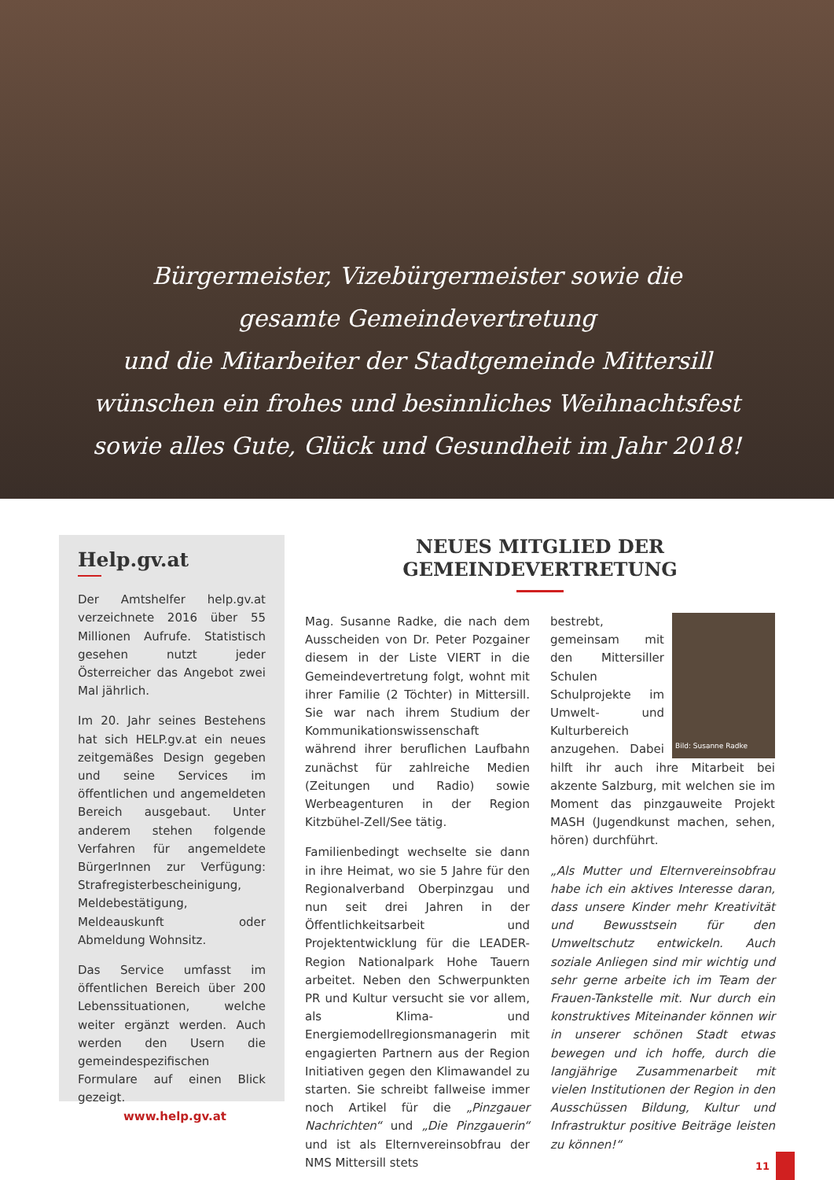Bürgermeister, Vizebürgermeister sowie die
gesamte Gemeindevertretung
und die Mitarbeiter der Stadtgemeinde Mittersill
wünschen ein frohes und besinnliches Weihnachtsfest
sowie alles Gute, Glück und Gesundheit im Jahr 2018!
Help.gv.at
Der Amtshelfer help.gv.at verzeichnete 2016 über 55 Millionen Aufrufe. Statistisch gesehen nutzt jeder Österreicher das Angebot zwei Mal jährlich.
Im 20. Jahr seines Bestehens hat sich HELP.gv.at ein neues zeitgemäßes Design gegeben und seine Services im öffentlichen und angemeldeten Bereich ausgebaut. Unter anderem stehen folgende Verfahren für angemeldete BürgerInnen zur Verfügung: Strafregisterbescheinigung, Meldebestätigung, Meldeauskunft oder Abmeldung Wohnsitz.
Das Service umfasst im öffentlichen Bereich über 200 Lebenssituationen, welche weiter ergänzt werden. Auch werden den Usern die gemeindespezifischen Formulare auf einen Blick gezeigt.
www.help.gv.at
NEUES MITGLIED DER GEMEINDEVERTRETUNG
Mag. Susanne Radke, die nach dem Ausscheiden von Dr. Peter Pozgainer diesem in der Liste VIERT in die Gemeindevertretung folgt, wohnt mit ihrer Familie (2 Töchter) in Mittersill. Sie war nach ihrem Studium der Kommunikationswissenschaft während ihrer beruflichen Laufbahn zunächst für zahlreiche Medien (Zeitungen und Radio) sowie Werbeagenturen in der Region Kitzbühel-Zell/See tätig.
Familienbedingt wechselte sie dann in ihre Heimat, wo sie 5 Jahre für den Regionalverband Oberpinzgau und nun seit drei Jahren in der Öffentlichkeitsarbeit und Projektentwicklung für die LEADER-Region Nationalpark Hohe Tauern arbeitet. Neben den Schwerpunkten PR und Kultur versucht sie vor allem, als Klima- und Energiemodellregionsmanagerin mit engagierten Partnern aus der Region Initiativen gegen den Klimawandel zu starten. Sie schreibt fallweise immer noch Artikel für die „Pinzgauer Nachrichten“ und „Die Pinzgauerin“ und ist als Elternvereinsobfrau der NMS Mittersill stets
Bild: Susanne Radke
bestrebt, gemeinsam mit den Mittersiller Schulen Schulprojekte im Umwelt- und Kulturbereich anzugehen. Dabei hilft ihr auch ihre Mitarbeit bei akzente Salzburg, mit welchen sie im Moment das pinzgauweite Projekt MASH (Jugendkunst machen, sehen, hören) durchführt.
„Als Mutter und Elternvereinsobfrau habe ich ein aktives Interesse daran, dass unsere Kinder mehr Kreativität und Bewusstsein für den Umweltschutz entwickeln. Auch soziale Anliegen sind mir wichtig und sehr gerne arbeite ich im Team der Frauen-Tankstelle mit. Nur durch ein konstruktives Miteinander können wir in unserer schönen Stadt etwas bewegen und ich hoffe, durch die langjährige Zusammenarbeit mit vielen Institutionen der Region in den Ausschüssen Bildung, Kultur und Infrastruktur positive Beiträge leisten zu können!“
11